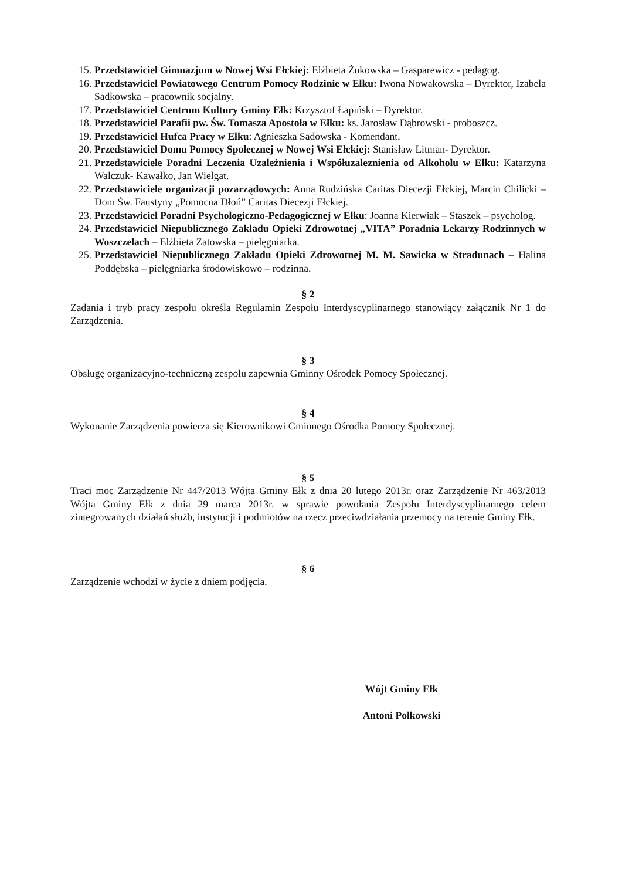15. Przedstawiciel Gimnazjum w Nowej Wsi Ełckiej: Elżbieta Żukowska – Gasparewicz - pedagog.
16. Przedstawiciel Powiatowego Centrum Pomocy Rodzinie w Ełku: Iwona Nowakowska – Dyrektor, Izabela Sadkowska – pracownik socjalny.
17. Przedstawiciel Centrum Kultury Gminy Ełk: Krzysztof Łapiński – Dyrektor.
18. Przedstawiciel Parafii pw. Św. Tomasza Apostoła w Ełku: ks. Jarosław Dąbrowski - proboszcz.
19. Przedstawiciel Hufca Pracy w Ełku: Agnieszka Sadowska - Komendant.
20. Przedstawiciel Domu Pomocy Społecznej w Nowej Wsi Ełckiej: Stanisław Litman- Dyrektor.
21. Przedstawiciele Poradni Leczenia Uzależnienia i Współuzaleznienia od Alkoholu w Ełku: Katarzyna Walczuk- Kawałko, Jan Wielgat.
22. Przedstawiciele organizacji pozarządowych: Anna Rudzińska Caritas Diecezji Ełckiej, Marcin Chilicki – Dom Św. Faustyny „Pomocna Dłoń” Caritas Diecezji Ełckiej.
23. Przedstawiciel Poradni Psychologiczno-Pedagogicznej w Ełku: Joanna Kierwiak – Staszek – psycholog.
24. Przedstawiciel Niepublicznego Zakładu Opieki Zdrowotnej „VITA” Poradnia Lekarzy Rodzinnych w Woszczelach – Elżbieta Zatowska – pielęgniarka.
25. Przedstawiciel Niepublicznego Zakładu Opieki Zdrowotnej M. M. Sawicka w Stradunach – Halina Poddębska – pielęgniarka środowiskowo – rodzinna.
§ 2
Zadania i tryb pracy zespołu określa Regulamin Zespołu Interdyscyplinarnego stanowiący załącznik Nr 1 do Zarządzenia.
§ 3
Obsługę organizacyjno-techniczną zespołu zapewnia Gminny Ośrodek Pomocy Społecznej.
§ 4
Wykonanie Zarządzenia powierza się Kierownikowi Gminnego Ośrodka Pomocy Społecznej.
§ 5
Traci moc Zarządzenie Nr 447/2013 Wójta Gminy Ełk z dnia 20 lutego 2013r. oraz Zarządzenie Nr 463/2013 Wójta Gminy Ełk z dnia 29 marca 2013r. w sprawie powołania Zespołu Interdyscyplinarnego celem zintegrowanych działań służb, instytucji i podmiotów na rzecz przeciwdziałania przemocy na terenie Gminy Ełk.
§ 6
Zarządzenie wchodzi w życie z dniem podjęcia.
Wójt Gminy Ełk
Antoni Polkowski